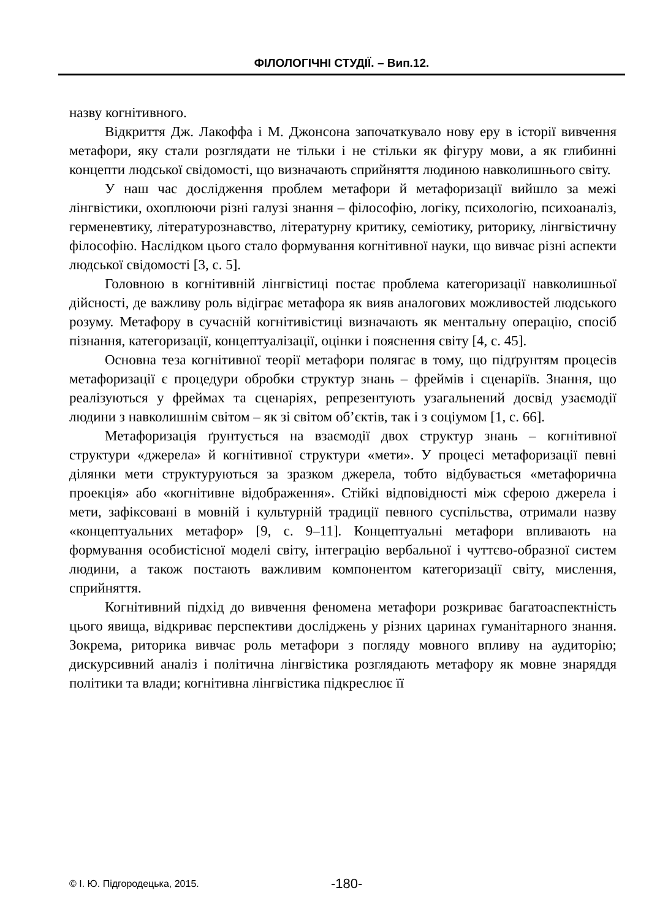ФІЛОЛОГІЧНІ СТУДІЇ. – Вип.12.
назву когнітивного.
Відкриття Дж. Лакоффа і М. Джонсона започаткувало нову еру в історії вивчення метафори, яку стали розглядати не тільки і не стільки як фігуру мови, а як глибинні концепти людської свідомості, що визначають сприйняття людиною навколишнього світу.
У наш час дослідження проблем метафори й метафоризації вийшло за межі лінгвістики, охоплюючи різні галузі знання – філософію, логіку, психологію, психоаналіз, герменевтику, літературознавство, літературну критику, семіотику, риторику, лінгвістичну філософію. Наслідком цього стало формування когнітивної науки, що вивчає різні аспекти людської свідомості [3, с. 5].
Головною в когнітивній лінгвістиці постає проблема категоризації навколишньої дійсності, де важливу роль відіграє метафора як вияв аналогових можливостей людського розуму. Метафору в сучасній когнітивістиці визначають як ментальну операцію, спосіб пізнання, категоризації, концептуалізації, оцінки і пояснення світу [4, с. 45].
Основна теза когнітивної теорії метафори полягає в тому, що підґрунтям процесів метафоризації є процедури обробки структур знань – фреймів і сценаріїв. Знання, що реалізуються у фреймах та сценаріях, репрезентують узагальнений досвід узаємодії людини з навколишнім світом – як зі світом об’єктів, так і з соціумом [1, с. 66].
Метафоризація ґрунтується на взаємодії двох структур знань – когнітивної структури «джерела» й когнітивної структури «мети». У процесі метафоризації певні ділянки мети структуруються за зразком джерела, тобто відбувається «метафорична проекція» або «когнітивне відображення». Стійкі відповідності між сферою джерела і мети, зафіксовані в мовній і культурній традиції певного суспільства, отримали назву «концептуальних метафор» [9, с. 9–11]. Концептуальні метафори впливають на формування особистісної моделі світу, інтеграцію вербальної і чуттєво-образної систем людини, а також постають важливим компонентом категоризації світу, мислення, сприйняття.
Когнітивний підхід до вивчення феномена метафори розкриває багатоаспектність цього явища, відкриває перспективи досліджень у різних царинах гуманітарного знання. Зокрема, риторика вивчає роль метафори з погляду мовного впливу на аудиторію; дискурсивний аналіз і політична лінгвістика розглядають метафору як мовне знаряддя політики та влади; когнітивна лінгвістика підкреслює її
© І. Ю. Підгородецька, 2015. -180-